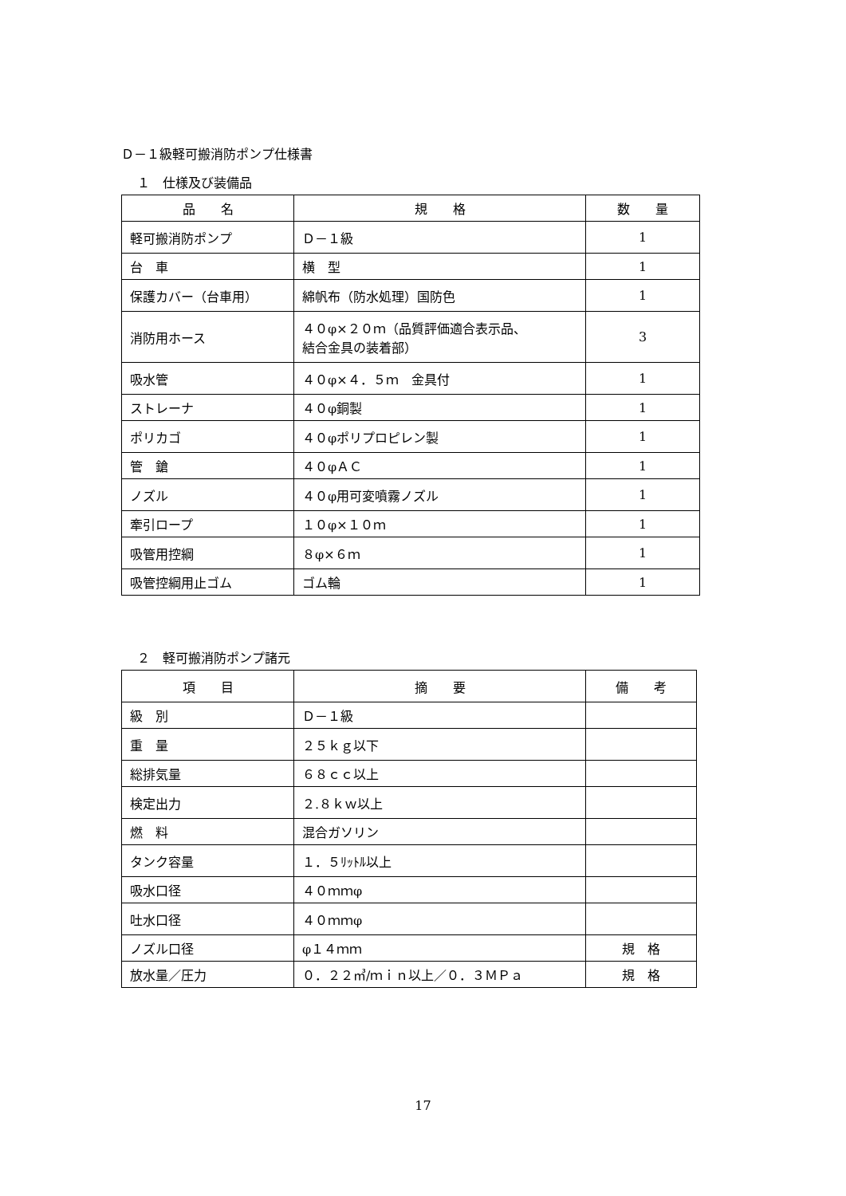Ｄ－１級軽可搬消防ポンプ仕様書
１　仕様及び装備品
| 品 名 | 規 格 | 数 量 |
| --- | --- | --- |
| 軽可搬消防ポンプ | Ｄ－１級 | 1 |
| 台 車 | 横 型 | 1 |
| 保護カバー（台車用） | 綿帆布（防水処理）国防色 | 1 |
| 消防用ホース | ４０φ×２０ｍ（品質評価適合表示品、 結合金具の装着部） | 3 |
| 吸水管 | ４０φ×４．５ｍ 金具付 | 1 |
| ストレーナ | ４０φ銅製 | 1 |
| ポリカゴ | ４０φポリプロピレン製 | 1 |
| 管 鎗 | ４０φＡＣ | 1 |
| ノズル | ４０φ用可変噴霧ノズル | 1 |
| 牽引ロープ | １０φ×１０ｍ | 1 |
| 吸管用控綱 | ８φ×６ｍ | 1 |
| 吸管控綱用止ゴム | ゴム輪 | 1 |
２　軽可搬消防ポンプ諸元
| 項 目 | 摘 要 | 備 考 |
| --- | --- | --- |
| 級 別 | Ｄ－１級 | |
| 重 量 | ２５ｋｇ以下 | |
| 総排気量 | ６８ｃｃ以上 | |
| 検定出力 | ２.８ｋｗ以上 | |
| 燃 料 | 混合ガソリン | |
| タンク容量 | １．５ﾘｯﾄﾙ以上 | |
| 吸水口径 | ４０ｍｍφ | |
| 吐水口径 | ４０ｍｍφ | |
| ノズル口径 | φ１４ｍｍ | 規 格 |
| 放水量／圧力 | ０．２２㎥/ｍｉｎ以上／０．３ＭＰａ | 規 格 |
17